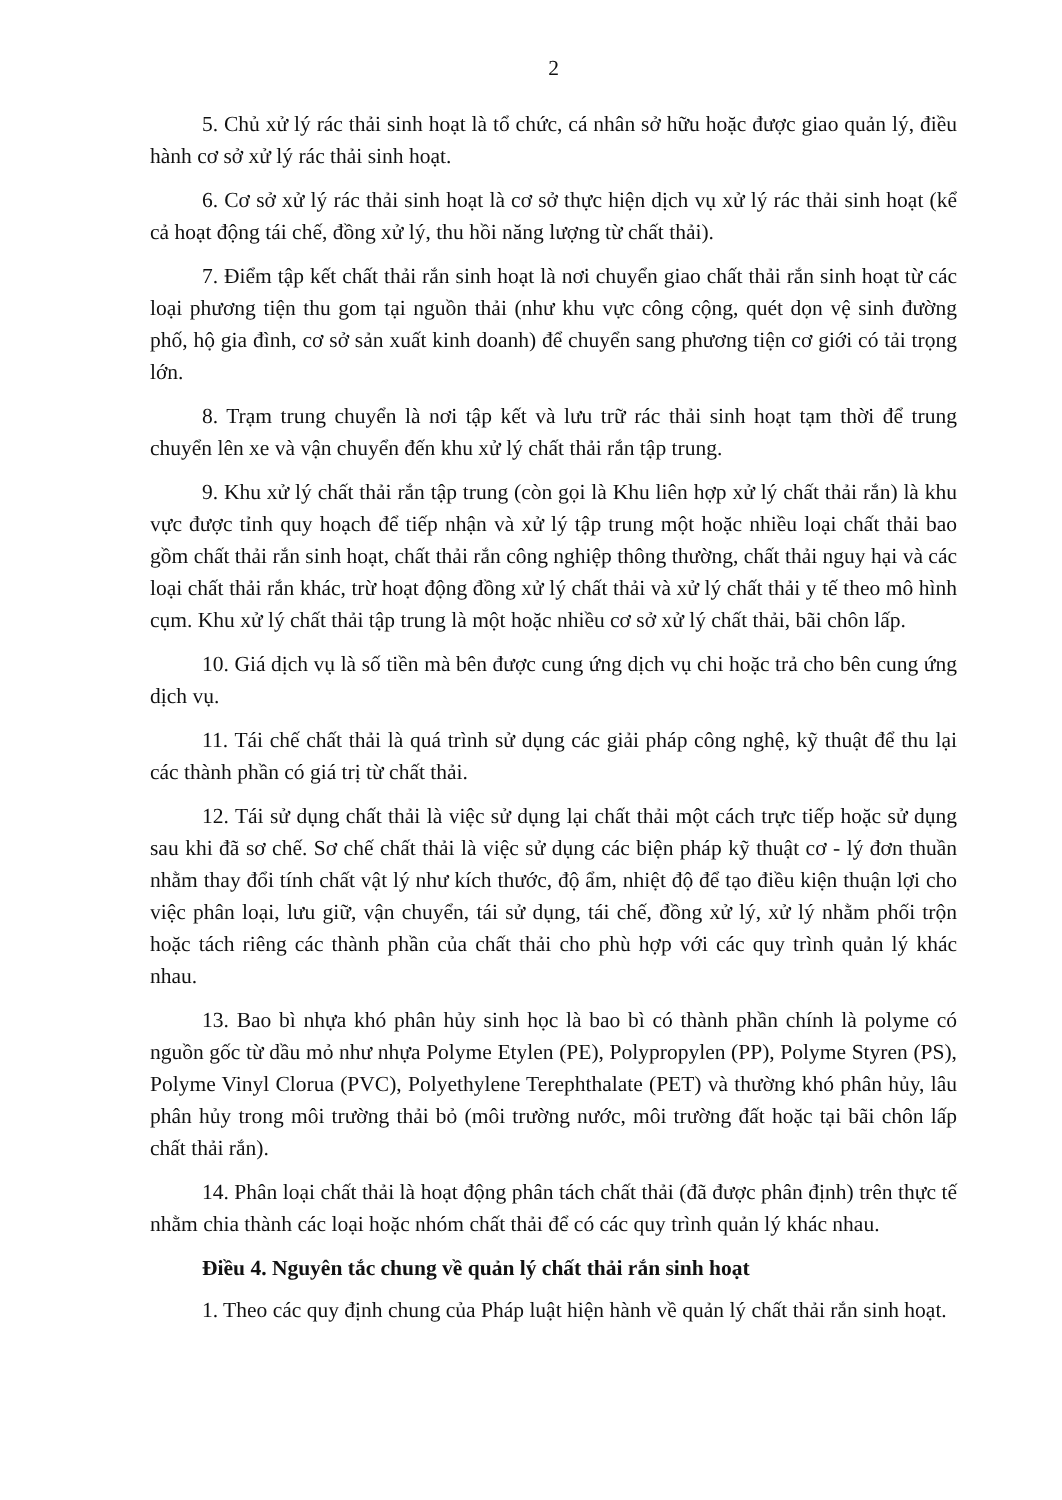2
5. Chủ xử lý rác thải sinh hoạt là tổ chức, cá nhân sở hữu hoặc được giao quản lý, điều hành cơ sở xử lý rác thải sinh hoạt.
6. Cơ sở xử lý rác thải sinh hoạt là cơ sở thực hiện dịch vụ xử lý rác thải sinh hoạt (kể cả hoạt động tái chế, đồng xử lý, thu hồi năng lượng từ chất thải).
7. Điểm tập kết chất thải rắn sinh hoạt là nơi chuyển giao chất thải rắn sinh hoạt từ các loại phương tiện thu gom tại nguồn thải (như khu vực công cộng, quét dọn vệ sinh đường phố, hộ gia đình, cơ sở sản xuất kinh doanh) để chuyển sang phương tiện cơ giới có tải trọng lớn.
8. Trạm trung chuyển là nơi tập kết và lưu trữ rác thải sinh hoạt tạm thời để trung chuyển lên xe và vận chuyển đến khu xử lý chất thải rắn tập trung.
9. Khu xử lý chất thải rắn tập trung (còn gọi là Khu liên hợp xử lý chất thải rắn) là khu vực được tỉnh quy hoạch để tiếp nhận và xử lý tập trung một hoặc nhiều loại chất thải bao gồm chất thải rắn sinh hoạt, chất thải rắn công nghiệp thông thường, chất thải nguy hại và các loại chất thải rắn khác, trừ hoạt động đồng xử lý chất thải và xử lý chất thải y tế theo mô hình cụm. Khu xử lý chất thải tập trung là một hoặc nhiều cơ sở xử lý chất thải, bãi chôn lấp.
10. Giá dịch vụ là số tiền mà bên được cung ứng dịch vụ chi hoặc trả cho bên cung ứng dịch vụ.
11. Tái chế chất thải là quá trình sử dụng các giải pháp công nghệ, kỹ thuật để thu lại các thành phần có giá trị từ chất thải.
12. Tái sử dụng chất thải là việc sử dụng lại chất thải một cách trực tiếp hoặc sử dụng sau khi đã sơ chế. Sơ chế chất thải là việc sử dụng các biện pháp kỹ thuật cơ - lý đơn thuần nhằm thay đổi tính chất vật lý như kích thước, độ ẩm, nhiệt độ để tạo điều kiện thuận lợi cho việc phân loại, lưu giữ, vận chuyển, tái sử dụng, tái chế, đồng xử lý, xử lý nhằm phối trộn hoặc tách riêng các thành phần của chất thải cho phù hợp với các quy trình quản lý khác nhau.
13. Bao bì nhựa khó phân hủy sinh học là bao bì có thành phần chính là polyme có nguồn gốc từ dầu mỏ như nhựa Polyme Etylen (PE), Polypropylen (PP), Polyme Styren (PS), Polyme Vinyl Clorua (PVC), Polyethylene Terephthalate (PET) và thường khó phân hủy, lâu phân hủy trong môi trường thải bỏ (môi trường nước, môi trường đất hoặc tại bãi chôn lấp chất thải rắn).
14. Phân loại chất thải là hoạt động phân tách chất thải (đã được phân định) trên thực tế nhằm chia thành các loại hoặc nhóm chất thải để có các quy trình quản lý khác nhau.
Điều 4. Nguyên tắc chung về quản lý chất thải rắn sinh hoạt
1. Theo các quy định chung của Pháp luật hiện hành về quản lý chất thải rắn sinh hoạt.